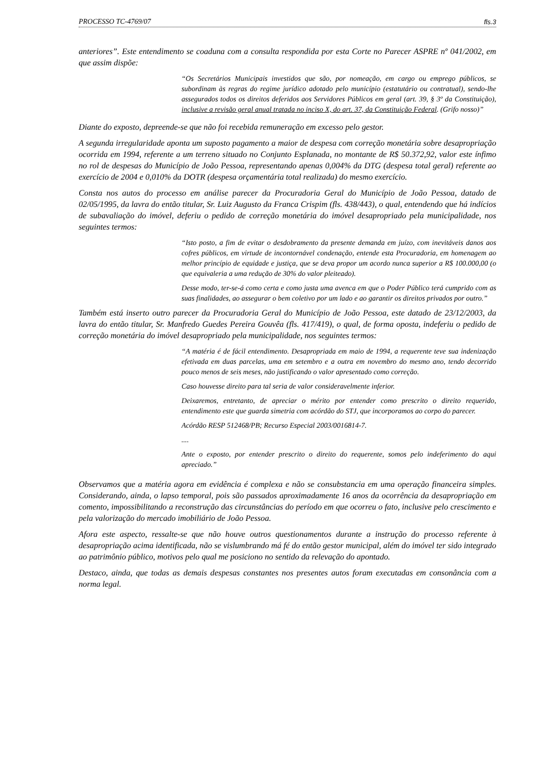PROCESSO TC-4769/07 fls.3
anteriores”. Este entendimento se coaduna com a consulta respondida por esta Corte no Parecer ASPRE nº 041/2002, em que assim dispõe:
“Os Secretários Municipais investidos que são, por nomeação, em cargo ou emprego públicos, se subordinam às regras do regime jurídico adotado pelo município (estatutário ou contratual), sendo-lhe assegurados todos os direitos deferidos aos Servidores Públicos em geral (art. 39, § 3º da Constituição), inclusive a revisão geral anual tratada no inciso X, do art. 37, da Constituição Federal. (Grifo nosso)”
Diante do exposto, depreende-se que não foi recebida remuneração em excesso pelo gestor.
A segunda irregularidade aponta um suposto pagamento a maior de despesa com correção monetária sobre desapropriação ocorrida em 1994, referente a um terreno situado no Conjunto Esplanada, no montante de R$ 50.372,92, valor este ínfimo no rol de despesas do Município de João Pessoa, representando apenas 0,004% da DTG (despesa total geral) referente ao exercício de 2004 e 0,010% da DOTR (despesa orçamentária total realizada) do mesmo exercício.
Consta nos autos do processo em análise parecer da Procuradoria Geral do Município de João Pessoa, datado de 02/05/1995, da lavra do então titular, Sr. Luiz Augusto da Franca Crispim (fls. 438/443), o qual, entendendo que há indícios de subavaliação do imóvel, deferiu o pedido de correção monetária do imóvel desapropriado pela municipalidade, nos seguintes termos:
“Isto posto, a fim de evitar o desdobramento da presente demanda em juízo, com inevitáveis danos aos cofres públicos, em virtude de incontornável condenação, entende esta Procuradoria, em homenagem ao melhor princípio de equidade e justiça, que se deva propor um acordo nunca superior a R$ 100.000,00 (o que equivaleria a uma redução de 30% do valor pleiteado).
Desse modo, ter-se-á como certa e como justa uma avenca em que o Poder Público terá cumprido com as suas finalidades, ao assegurar o bem coletivo por um lado e ao garantir os direitos privados por outro.”
Também está inserto outro parecer da Procuradoria Geral do Município de João Pessoa, este datado de 23/12/2003, da lavra do então titular, Sr. Manfredo Guedes Pereira Gouvêa (fls. 417/419), o qual, de forma oposta, indeferiu o pedido de correção monetária do imóvel desapropriado pela municipalidade, nos seguintes termos:
“A matéria é de fácil entendimento. Desapropriada em maio de 1994, a requerente teve sua indenização efetivada em duas parcelas, uma em setembro e a outra em novembro do mesmo ano, tendo decorrido pouco menos de seis meses, não justificando o valor apresentado como correção.
Caso houvesse direito para tal seria de valor consideravelmente inferior.
Deixaremos, entretanto, de apreciar o mérito por entender como prescrito o direito requerido, entendimento este que guarda simetria com acórdão do STJ, que incorporamos ao corpo do parecer.
Acórdão RESP 512468/PB; Recurso Especial 2003/0016814-7.
....
Ante o exposto, por entender prescrito o direito do requerente, somos pelo indeferimento do aqui apreciado.”
Observamos que a matéria agora em evidência é complexa e não se consubstancia em uma operação financeira simples. Considerando, ainda, o lapso temporal, pois são passados aproximadamente 16 anos da ocorrência da desapropriação em comento, impossibilitando a reconstrução das circunstâncias do período em que ocorreu o fato, inclusive pelo crescimento e pela valorização do mercado imobiliário de João Pessoa.
Afora este aspecto, ressalte-se que não houve outros questionamentos durante a instrução do processo referente à desapropriação acima identificada, não se vislumbrando má fé do então gestor municipal, além do imóvel ter sido integrado ao patrimônio público, motivos pelo qual me posiciono no sentido da relevação do apontado.
Destaco, ainda, que todas as demais despesas constantes nos presentes autos foram executadas em consonância com a norma legal.